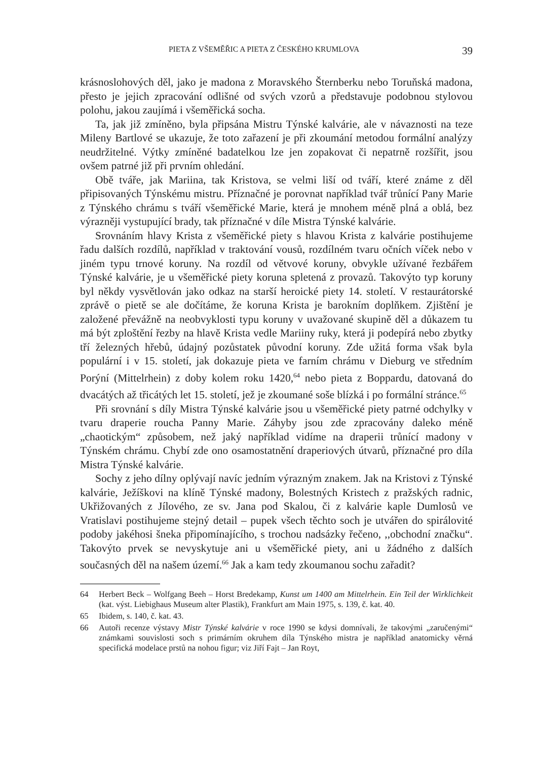PIETA Z VŠEMĚŘIC A PIETA Z ČESKÉHO KRUMLOVA 39
krásnoslohových děl, jako je madona z Moravského Šternberku nebo Toruňská madona, přesto je jejich zpracování odlišné od svých vzorů a představuje podobnou stylovou polohu, jakou zaujímá i všeměřická socha.
Ta, jak již zmíněno, byla připsána Mistru Týnské kalvárie, ale v návaznosti na teze Mileny Bartlové se ukazuje, že toto zařazení je při zkoumání metodou formální analýzy neudržitelné. Výtky zmíněné badatelkou lze jen zopakovat či nepatrně rozšířit, jsou ovšem patrné již při prvním ohledání.
Obě tváře, jak Mariina, tak Kristova, se velmi liší od tváří, které známe z děl připisovaných Týnskému mistru. Příznačné je porovnat například tvář trůnící Pany Marie z Týnského chrámu s tváří všeměřické Marie, která je mnohem méně plná a oblá, bez výrazněji vystupující brady, tak příznačné v díle Mistra Týnské kalvárie.
Srovnáním hlavy Krista z všeměřické piety s hlavou Krista z kalvárie postihujeme řadu dalších rozdílů, například v traktování vousů, rozdílném tvaru očních víček nebo v jiném typu trnové koruny. Na rozdíl od větvové koruny, obvykle užívané řezbářem Týnské kalvárie, je u všeměřické piety koruna spletená z provazů. Takovýto typ koruny byl někdy vysvětlován jako odkaz na starší heroické piety 14. století. V restaurátorské zprávě o pietě se ale dočítáme, že koruna Krista je barokním doplňkem. Zjištění je založené převážně na neobvyklosti typu koruny v uvažované skupině děl a důkazem tu má být zploštění řezby na hlavě Krista vedle Mariiny ruky, která ji podepírá nebo zbytky tří železných hřebů, údajný pozůstatek původní koruny. Zde užitá forma však byla populární i v 15. století, jak dokazuje pieta ve farním chrámu v Dieburg ve středním Porýní (Mittelrhein) z doby kolem roku 1420,<sup>64</sup> nebo pieta z Boppardu, datovaná do dvacátých až třicátých let 15. století, jež je zkoumané soše blízká i po formální stránce.<sup>65</sup>
Při srovnání s díly Mistra Týnské kalvárie jsou u všeměřické piety patrné odchylky v tvaru draperie roucha Panny Marie. Záhyby jsou zde zpracovány daleko méně „chaotickým“ způsobem, než jaký například vidíme na draperii trůnící madony v Týnském chrámu. Chybí zde ono osamostatnění draperiových útvarů, příznačné pro díla Mistra Týnské kalvárie.
Sochy z jeho dílny oplývají navíc jedním výrazným znakem. Jak na Kristovi z Týnské kalvárie, Ježíškovi na klíně Týnské madony, Bolestných Kristech z pražských radnic, Ukřižovaných z Jílového, ze sv. Jana pod Skalou, či z kalvárie kaple Dumlosů ve Vratislavi postihujeme stejný detail – pupek všech těchto soch je utvářen do spirálovité podoby jakéhosi šneka připomínajícího, s trochou nadsázky řečeno, ,,obchodní značku“. Takovýto prvek se nevyskytuje ani u všeměřické piety, ani u žádného z dalších současných děl na našem území.<sup>66</sup> Jak a kam tedy zkoumanou sochu zařadit?
64 Herbert Beck – Wolfgang Beeh – Horst Bredekamp, Kunst um 1400 am Mittelrhein. Ein Teil der Wirklichkeit (kat. výst. Liebighaus Museum alter Plastik), Frankfurt am Main 1975, s. 139, č. kat. 40.
65 Ibidem, s. 140, č. kat. 43.
66 Autoři recenze výstavy Mistr Týnské kalvárie v roce 1990 se kdysi domnívali, že takovými „zaručenými“ známkami souvislosti soch s primárním okruhem díla Týnského mistra je například anatomicky věrná specifická modelace prstů na nohou figur; viz Jiří Fajt – Jan Royt,